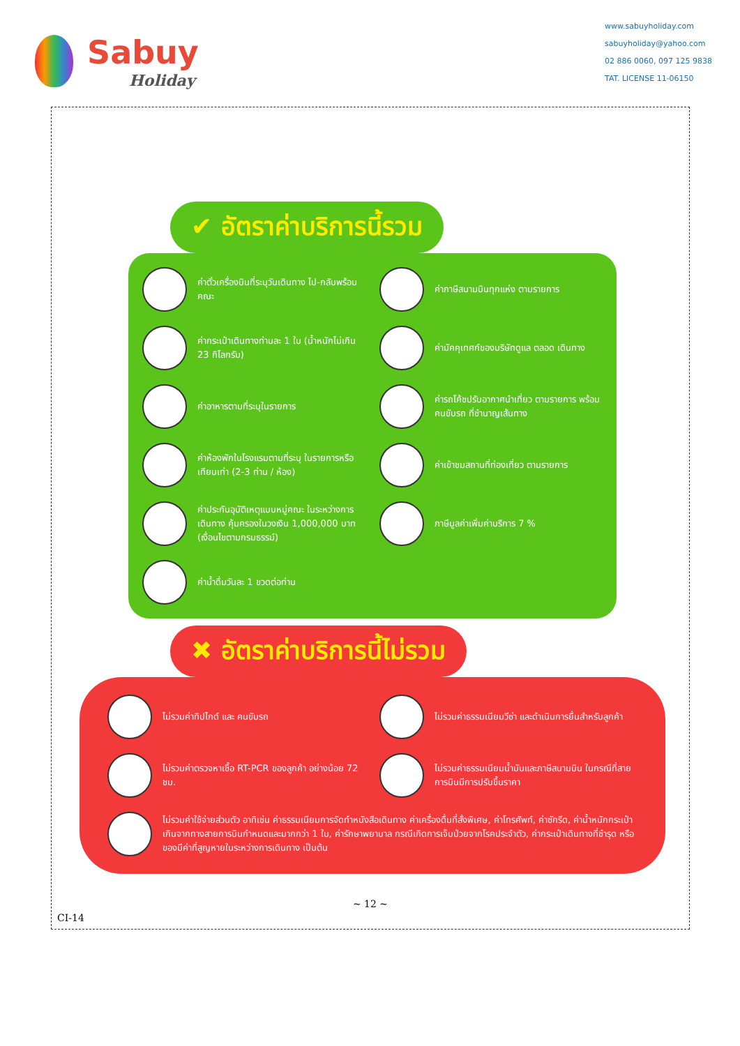Sabuy
Holiday
www.sabuyholiday.com
sabuyholiday@yahoo.com
02 886 0060, 097 125 9838
TAT. LICENSE 11-06150
✔ อัตราค่าบริการนี้รวม
ค่าตั๋วเครื่องบินที่ระบุวันเดินทาง ไป-กลับพร้อมคณะ
ค่าภาษีสนามบินทุกแห่ง ตามรายการ
ค่ากระเป๋าเดินทางท่านละ 1 ใบ (น้ำหนักไม่เกิน 23 กิโลกรัม)
ค่ามัคคุเทศก์ของบริษัทดูแล ตลอด เดินทาง
ค่าอาหารตามที่ระบุในรายการ
ค่ารถโค้ชปรับอากาศนำเที่ยว ตามรายการ พร้อมคนขับรถ ที่ชำนาญเส้นทาง
ค่าห้องพักในโรงแรมตามที่ระบุ ในรายการหรือเทียบเท่า (2-3 ท่าน / ห้อง)
ค่าเข้าชมสถานที่ท่องเที่ยว ตามรายการ
ค่าประกันอุบัติเหตุแบบหมู่คณะ ในระหว่างการเดินทาง คุ้มครองในวงเงิน 1,000,000 บาท (เงื่อนไขตามกรมธรรม์)
ภาษีมูลค่าเพิ่มค่าบริการ 7 %
ค่าน้ำดื่มวันละ 1 ขวดต่อท่าน
✖ อัตราค่าบริการนี้ไม่รวม
ไม่รวมค่าทิปไกด์ และ คนขับรถ
ไม่รวมค่าธรรมเนียมวีซ่า และดำเนินการยื่นสำหรับลูกค้า
ไม่รวมค่าตรวจหาเชื้อ RT-PCR ของลูกค้า อย่างน้อย 72 ชม.
ไม่รวมค่าธรรมเนียมน้ำมันและภาษีสนามบิน ในกรณีที่สายการบินมีการปรับขึ้นราคา
ไม่รวมค่าใช้จ่ายส่วนตัว อาทิเช่น ค่าธรรมเนียมการจัดทำหนังสือเดินทาง ค่าเครื่องดื่มที่สั่งพิเศษ, ค่าโทรศัพท์, ค่าซักรีด, ค่าน้ำหนักกระเป๋าเกินจากทางสายการบินกำหนดและมากกว่า 1 ใบ, ค่ารักษาพยาบาล กรณีเกิดการเจ็บป่วยจากโรคประจำตัว, ค่ากระเป๋าเดินทางที่ชำรุด หรือของมีค่าที่สูญหายในระหว่างการเดินทาง เป็นต้น
~ 12 ~
CI-14